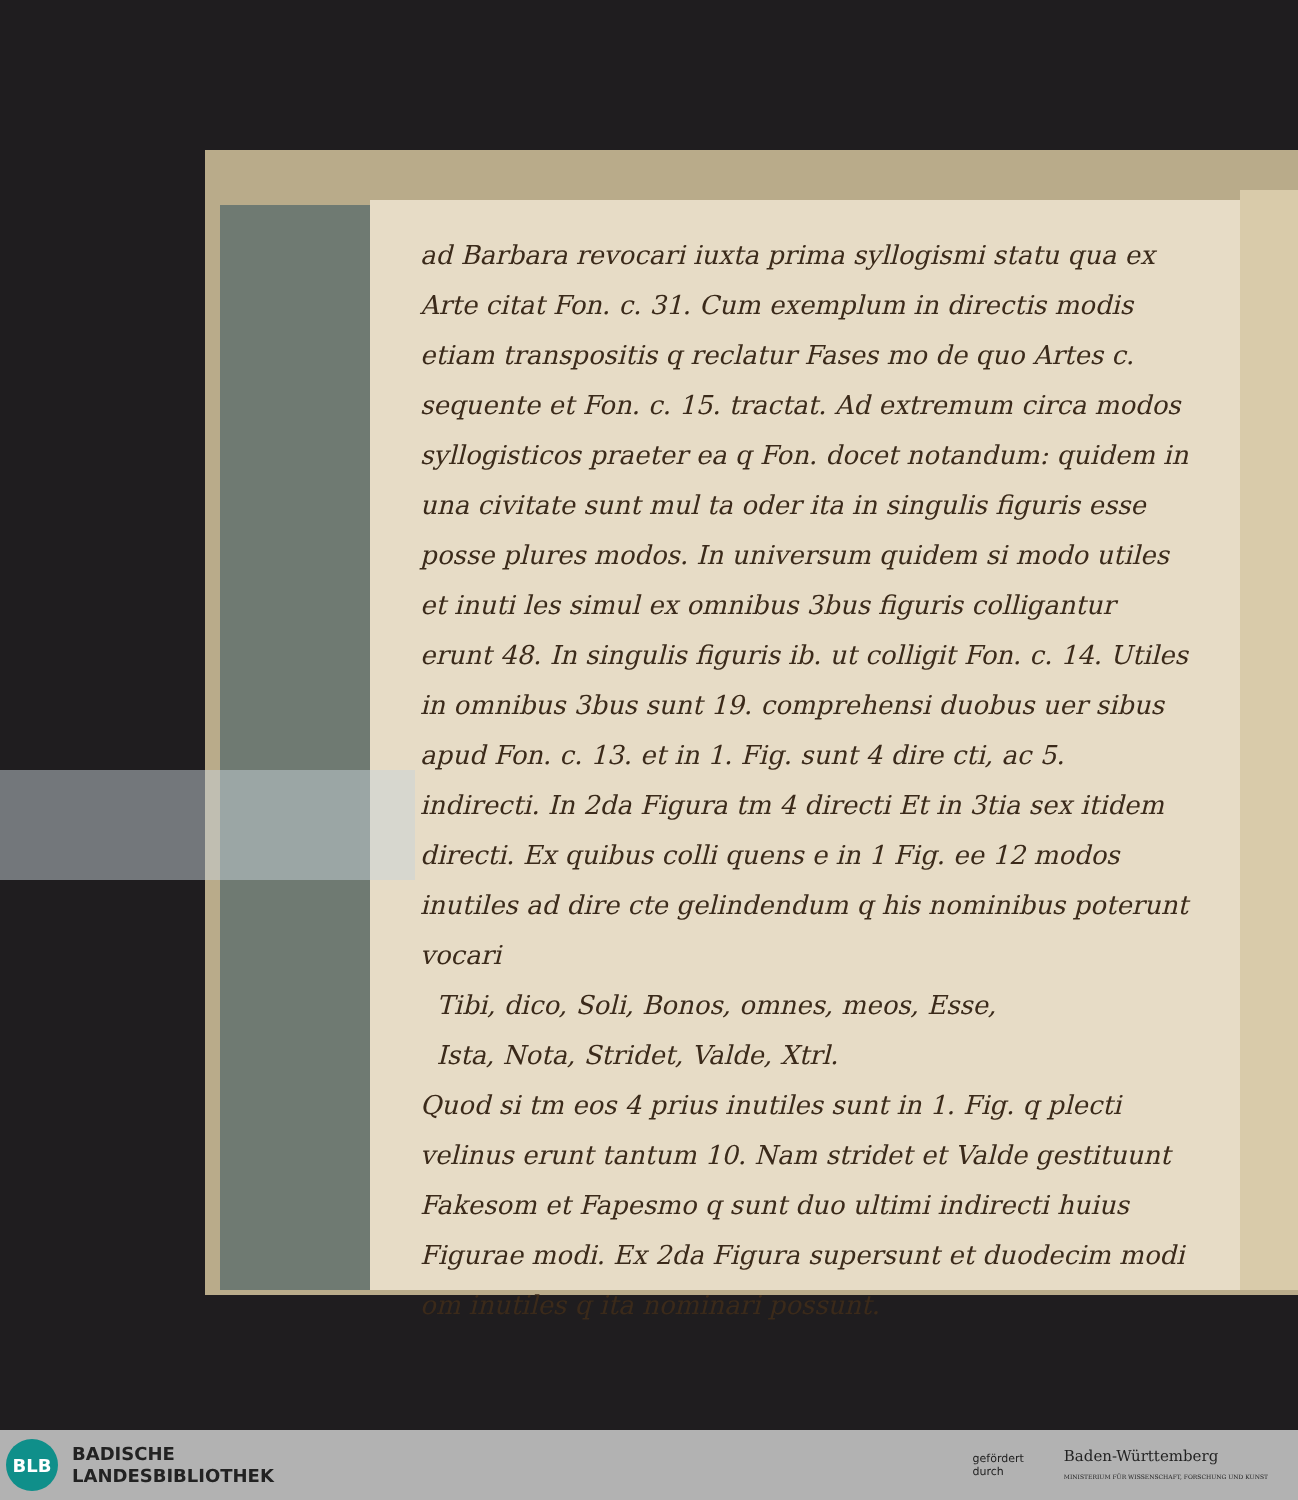ad Barbara revocari iuxta prima syllogismi statu qua ex Arte citat Fon. c. 31. Cum exemplum in directis modis etiam transpositis q reclatur Fases mo de quo Artes c. sequente et Fon. c. 15. tractat. Ad extremum circa modos syllogisticos praeter ea q Fon. docet notandum: quidem in una civitate sunt mul ta oder ita in singulis figuris esse posse plures modos. In universum quidem si modo utiles et inuti les simul ex omnibus 3bus figuris colligantur erunt 48. In singulis figuris ib. ut colligit Fon. c. 14. Utiles in omnibus 3bus sunt 19. comprehensi duobus uer sibus apud Fon. c. 13. et in 1. Fig. sunt 4 dire cti, ac 5. indirecti. In 2da Figura tm 4 directi Et in 3tia sex itidem directi. Ex quibus colli quens e in 1 Fig. ee 12 modos inutiles ad dire cte gelindendum q his nominibus poterunt vocari
Tibi, dico, Soli, Bonos, omnes, meos, Esse,
Ista, Nota, Stridet, Valde, Xtrl.
Quod si tm eos 4 prius inutiles sunt in 1. Fig. q plecti velinus erunt tantum 10. Nam stridet et Valde gestituunt Fakesom et Fapesmo q sunt duo ultimi indirecti huius Figurae modi. Ex 2da Figura supersunt et duodecim modi om inutiles q ita nominari possunt.
BLB
BADISCHE
LANDESBIBLIOTHEK
gefördert
durch
Baden-Württemberg
MINISTERIUM FÜR WISSENSCHAFT, FORSCHUNG UND KUNST